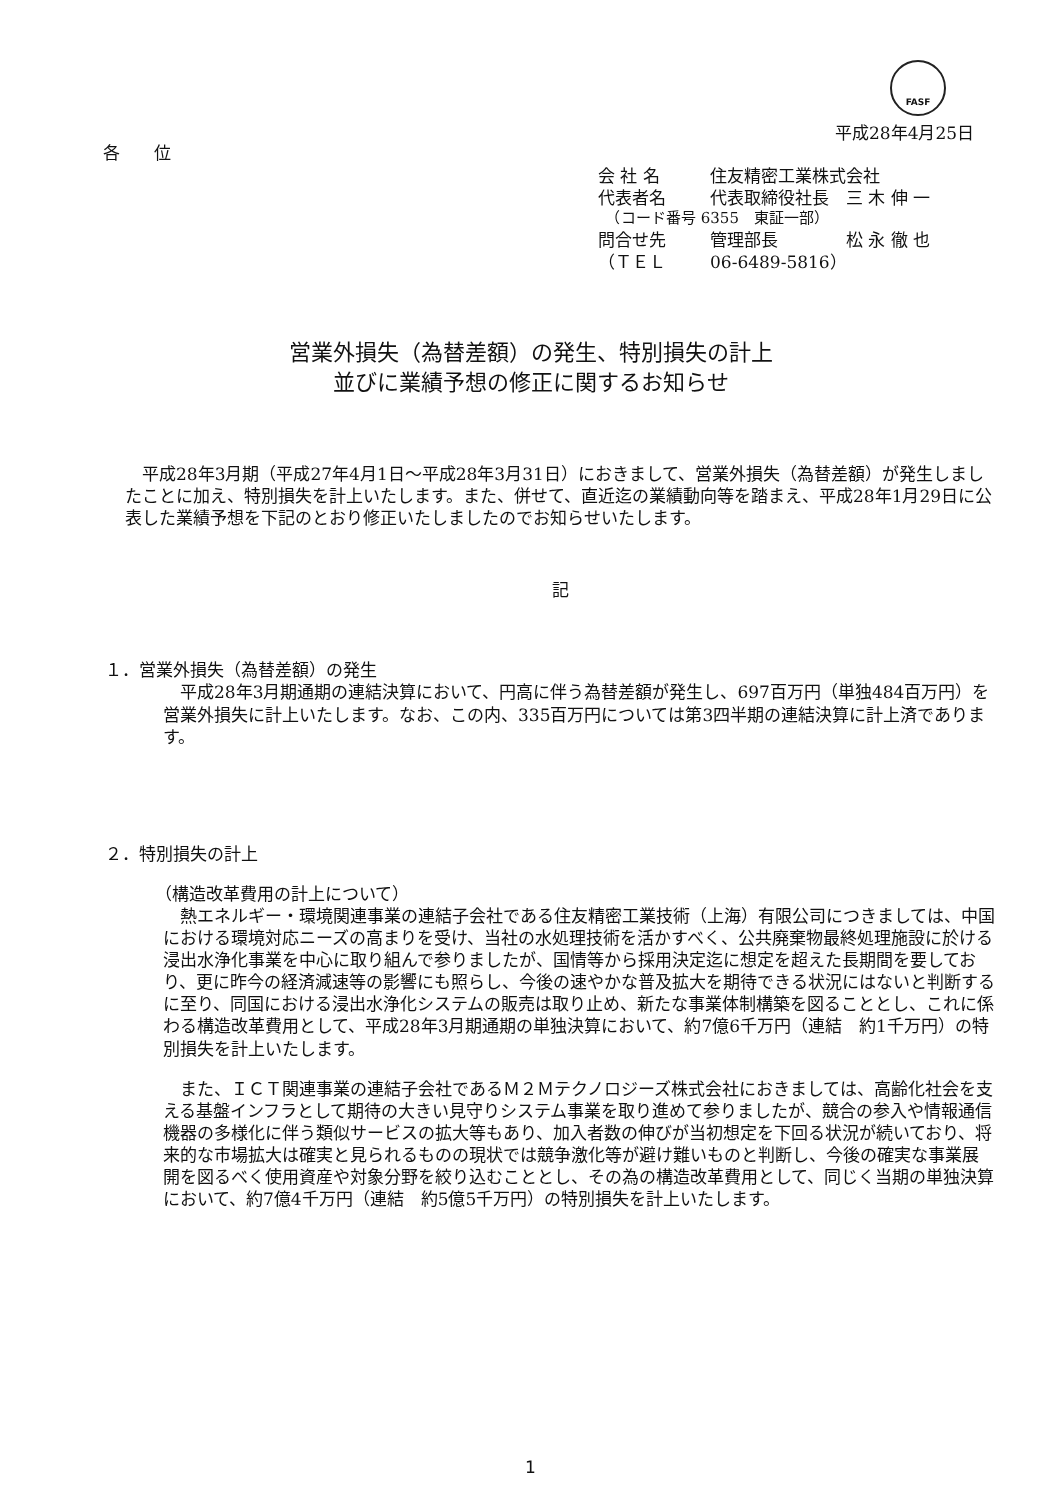FASF
平成28年4月25日
各　　位
| 会 社 名 | 住友精密工業株式会社 |
| 代表者名 | 代表取締役社長 三 木 伸 一 |
| （コード番号 6355 東証一部） | |
| 問合せ先 | 管理部長 松 永 徹 也 |
| （ＴＥＬ | 06-6489-5816） |
営業外損失（為替差額）の発生、特別損失の計上
並びに業績予想の修正に関するお知らせ
　平成28年3月期（平成27年4月1日～平成28年3月31日）におきまして、営業外損失（為替差額）が発生しましたことに加え、特別損失を計上いたします。また、併せて、直近迄の業績動向等を踏まえ、平成28年1月29日に公表した業績予想を下記のとおり修正いたしましたのでお知らせいたします。
記
１．営業外損失（為替差額）の発生
　平成28年3月期通期の連結決算において、円高に伴う為替差額が発生し、697百万円（単独484百万円）を営業外損失に計上いたします。なお、この内、335百万円については第3四半期の連結決算に計上済であります。
２．特別損失の計上
（構造改革費用の計上について）
　熱エネルギー・環境関連事業の連結子会社である住友精密工業技術（上海）有限公司につきましては、中国における環境対応ニーズの高まりを受け、当社の水処理技術を活かすべく、公共廃棄物最終処理施設に於ける浸出水浄化事業を中心に取り組んで参りましたが、国情等から採用決定迄に想定を超えた長期間を要しており、更に昨今の経済減速等の影響にも照らし、今後の速やかな普及拡大を期待できる状況にはないと判断するに至り、同国における浸出水浄化システムの販売は取り止め、新たな事業体制構築を図ることとし、これに係わる構造改革費用として、平成28年3月期通期の単独決算において、約7億6千万円（連結　約1千万円）の特別損失を計上いたします。
　また、ＩＣＴ関連事業の連結子会社であるＭ２Ｍテクノロジーズ株式会社におきましては、高齢化社会を支える基盤インフラとして期待の大きい見守りシステム事業を取り進めて参りましたが、競合の参入や情報通信機器の多様化に伴う類似サービスの拡大等もあり、加入者数の伸びが当初想定を下回る状況が続いており、将来的な市場拡大は確実と見られるものの現状では競争激化等が避け難いものと判断し、今後の確実な事業展開を図るべく使用資産や対象分野を絞り込むこととし、その為の構造改革費用として、同じく当期の単独決算において、約7億4千万円（連結　約5億5千万円）の特別損失を計上いたします。
1